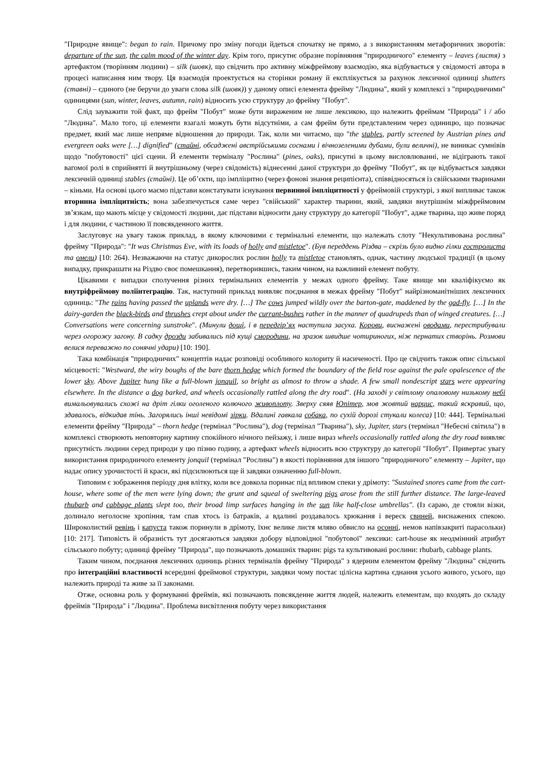"Природне явище": began to rain. Причому про зміну погоди йдеться спочатку не прямо, а з використанням метафоричних зворотів: departure of the sun, the calm mood of the winter day. Крім того, присутнє образне порівняння "природничого" елементу – leaves (листя) з артефактом (творінням людини) – silk (шовк), що свідчить про активну міжфреймову взаємодію, яка відбувається у свідомості автора в процесі написання ним твору. Ця взаємодія проектується на сторінки роману й експлікується за рахунок лексичної одиниці shutters (ставні) – єдиного (не беручи до уваги слова silk (шовк)) у даному описі елемента фрейму "Людина", який у комплексі з "природничими" одиницями (sun, winter, leaves, autumn, rain) відносить усю структуру до фрейму "Побут".
Слід зауважити той факт, що фрейм "Побут" може бути вираженим не лише лексикою, що належить фреймам "Природа" і / або "Людина". Мало того, ці елементи взагалі можуть бути відсутніми, а сам фрейм бути представленим через одиницю, що позначає предмет, який має лише непряме відношення до природи. Так, коли ми читаємо, що "the stables, partly screened by Austrian pines and evergreen oaks were […] dignified" (стайні, обсаджені австрійськими соснами і вічнозеленими дубами, були величні), не виникає сумнівів щодо "побутовості" цієї сцени. Й елементи терміналу "Рослина" (pines, oaks), присутні в цьому висловлюванні, не відіграють такої вагомої ролі в сприйнятті й внутрішньому (через свідомість) віднесенні даної структури до фрейму "Побут", як це відбувається завдяки лексичній одиниці stables (стайні). Це об’єкти, що імпліцитно (через фонові знання реципієнта), співвідносяться із свійськими тваринами – кіньми. На основі цього маємо підстави констатувати існування первинної імпліцитності у фреймовій структурі, з якої випливає також вторинна імпліцитність; вона забезпечується саме через "свійський" характер тварини, який, завдяки внутрішнім міжфреймовим зв’язкам, що мають місце у свідомості людини, дає підстави відносити дану структуру до категорії "Побут", адже тварина, що живе поряд і для людини, є частиною її повсякденного життя.
Заслуговує на увагу також приклад, в якому ключовими є термінальні елементи, що належать слоту "Некультивована рослина" фрейму "Природа": "It was Christmas Eve, with its loads of holly and mistletoe". (Був переддень Різдва – скрізь було видно гілки гостролиста та омели) [10: 264). Незважаючи на статус дикорослих рослин holly та mistletoe становлять, однак, частину людської традиції (в цьому випадку, прикрашати на Різдво своє помешкання), перетворившись, таким чином, на важливий елемент побуту.
Цікавими є випадки сполучення різних термінальних елементів у межах одного фрейму. Таке явище ми кваліфікуємо як внутріфреймову поліінтеграцію. Так, наступний приклад виявляє поєднання в межах фрейму "Побут" найрізноманітніших лексичних одиниць: "The rains having passed the uplands were dry. […] The cows jumped wildly over the barton-gate, maddened by the gad-fly. […] In the dairy-garden the black-birds and thrushes crept about under the currant-bushes rather in the manner of quadrupeds than of winged creatures. […] Conversations were concerning sunstroke". (Минули дощі, і в передгір’ях наступила засуха. Корови, виснажені оводами, перестрибували через огорожу загону. В садку дрозди забивались під кущі смородини, на зразок швидше чотириногих, ніж пернатих створінь. Розмови велися переважно по сонячні удари) [10: 190].
Така комбінація "природничих" концептів надає розповіді особливого колориту й насиченості. Про це свідчить також опис сільської місцевості: "Westward, the wiry boughs of the bare thorn hedge which formed the boundary of the field rose against the pale opalescence of the lower sky. Above Jupiter hung like a full-blown jonquil, so bright as almost to throw a shade. A few small nondescript stars were appearing elsewhere. In the distance a dog barked, and wheels occasionally rattled along the dry road". (На заході у світлому опаловому низькому небі вимальовувались схожі на дріт гілки оголеного колючого живоплоту. Зверху сяяв Юпітер, мов жовтий нарцис, такий яскравий, що, здавалось, відкидав тінь. Загорялись інші невідомі зірки. Вдалині гавкала собака, по сухій дорозі стукали колеса) [10: 444]. Термінальні елементи фрейму "Природа" – thorn hedge (термінал "Рослина"), dog (термінал "Тварина"), sky, Jupiter, stars (термінал "Небесні світила") в комплексі створюють неповторну картину спокійного нічного пейзажу, і лише вираз wheels occasionally rattled along the dry road виявляє присутність людини серед природи у цю пізню годину, а артефакт wheels відносить всю структуру до категорії "Побут". Привертає увагу використання природничого елементу jonquil (термінал "Рослина") в якості порівняння для іншого "природничого" елементу – Jupiter, що надає опису урочистості й краси, які підсилюються ще й завдяки означенню full-blown.
Типовим є зображення періоду дня влітку, коли все довкола поринає під впливом спеки у дрімоту: "Sustained snores came from the cart-house, where some of the men were lying down; the grunt and squeal of sweltering pigs arose from the still further distance. The large-leaved rhubarb and cabbage plants slept too, their broad limp surfaces hanging in the sun like half-close umbrellas". (Із сараю, де стояли візки, долинало неголосне хропіння, там спав хтось із батраків, а вдалині роздавалось хрюкання і вереск свиней, виснажених спекою. Широколистий ревінь і капуста також поринули в дрімоту, їхнє велике листя мляво обвисло на осонні, немов напівзакриті парасольки) [10: 217]. Типовість й образність тут досягаються завдяки добору відповідної "побутової" лексики: cart-house як неодмінний атрибут сільського побуту; одиниці фрейму "Природа", що позначають домашніх тварин: pigs та культивовані рослини: rhubarb, cabbage plants.
Таким чином, поєднання лексичних одиниць різних терміналів фрейму "Природа" з ядерним елементом фрейму "Людина" свідчить про інтеграційні властивості всередині фреймової структури, завдяки чому постає цілісна картина єднання усього живого, усього, що належить природі та живе за її законами.
Отже, основна роль у формуванні фреймів, які позначають повсякденне життя людей, належить елементам, що входять до складу фреймів "Природа" і "Людина". Проблема висвітлення побуту через використання